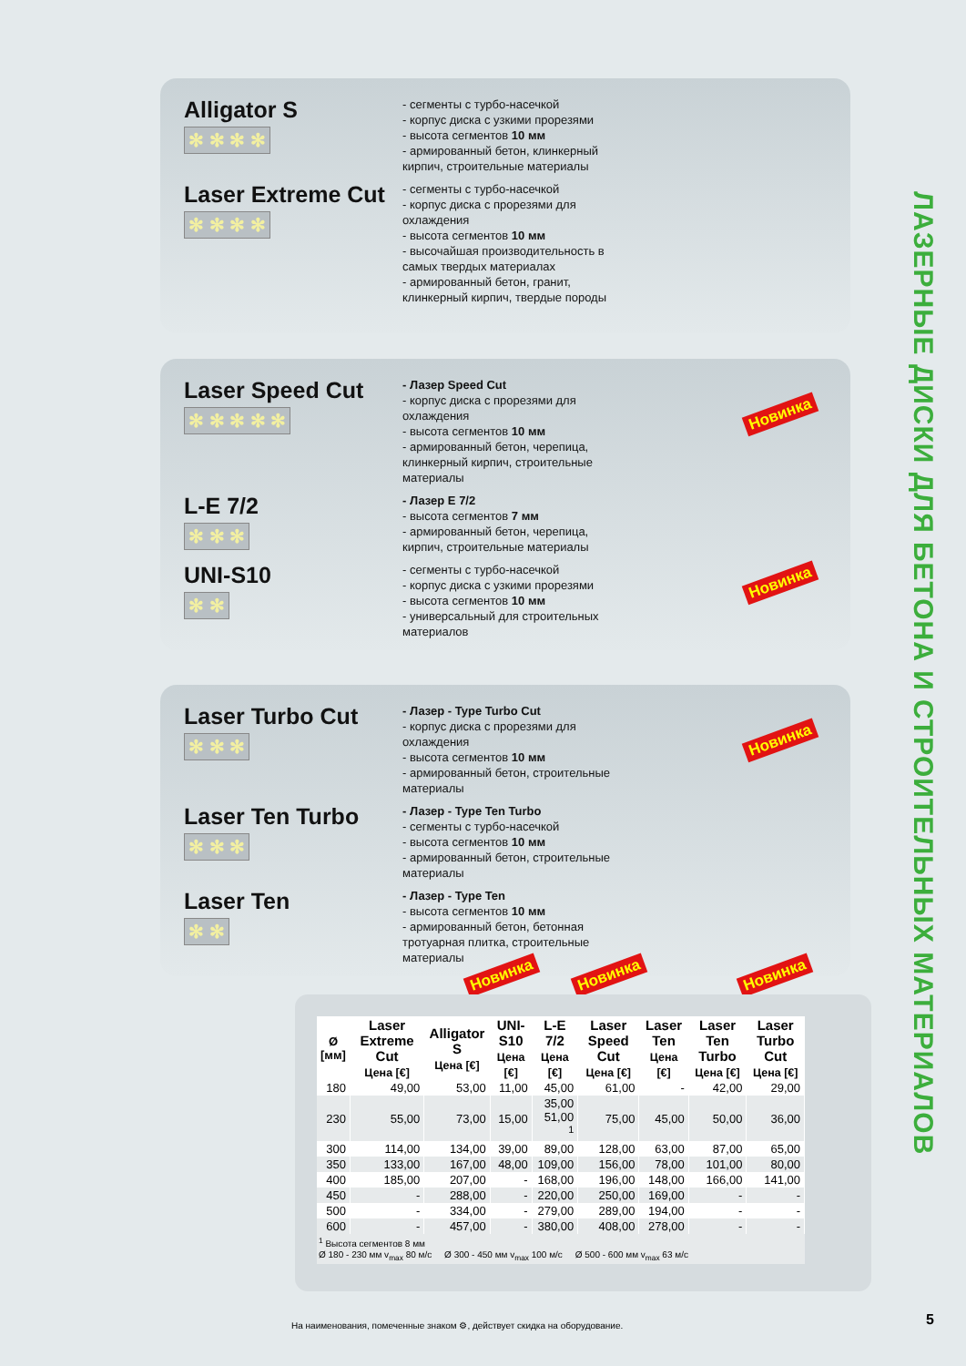ЛАЗЕРНЫЕ ДИСКИ ДЛЯ БЕТОНА И СТРОИТЕЛЬНЫХ МАТЕРИАЛОВ
Alligator S
✻ ✻ ✻ ✻
- сегменты с турбо-насечкой
- корпус диска с узкими прорезями
- высота сегментов 10 мм
- армированный бетон, клинкерный кирпич, строительные материалы
Laser Extreme Cut
✻ ✻ ✻ ✻
- сегменты с турбо-насечкой
- корпус диска с прорезями для охлаждения
- высота сегментов 10 мм
- высочайшая производительность в самых твердых материалах
- армированный бетон, гранит, клинкерный кирпич, твердые породы
Laser Speed Cut
✻ ✻ ✻ ✻ ✻
- Лазер Speed Cut
- корпус диска с прорезями для охлаждения
- высота сегментов 10 мм
- армированный бетон, черепица, клинкерный кирпич, строительные материалы
L-E 7/2
✻ ✻ ✻
- Лазер E 7/2
- высота сегментов 7 мм
- армированный бетон, черепица, кирпич, строительные материалы
UNI-S10
✻ ✻
- сегменты с турбо-насечкой
- корпус диска с узкими прорезями
- высота сегментов 10 мм
- универсальный для строительных материалов
Новинка
Новинка
Laser Turbo Cut
✻ ✻ ✻
- Лазер - Type Turbo Cut
- корпус диска с прорезями для охлаждения
- высота сегментов 10 мм
- армированный бетон, строительные материалы
Laser Ten Turbo
✻ ✻ ✻
- Лазер - Type Ten Turbo
- сегменты с турбо-насечкой
- высота сегментов 10 мм
- армированный бетон, строительные материалы
Laser Ten
✻ ✻
- Лазер - Type Ten
- высота сегментов 10 мм
- армированный бетон, бетонная тротуарная плитка, строительные материалы
Новинка
Новинка Новинка Новинка
| Ø [мм] | Laser Extreme Cut Цена [€] | Alligator S Цена [€] | UNI-S10 Цена [€] | L-E 7/2 Цена [€] | Laser Speed Cut Цена [€] | Laser Ten Цена [€] | Laser Ten Turbo Цена [€] | Laser Turbo Cut Цена [€] |
| --- | --- | --- | --- | --- | --- | --- | --- | --- |
| 180 | 49,00 | 53,00 | 11,00 | 45,00 | 61,00 | - | 42,00 | 29,00 |
| 230 | 55,00 | 73,00 | 15,00 | 35,00 51,00 <sup>1</sup> | 75,00 | 45,00 | 50,00 | 36,00 |
| 300 | 114,00 | 134,00 | 39,00 | 89,00 | 128,00 | 63,00 | 87,00 | 65,00 |
| 350 | 133,00 | 167,00 | 48,00 | 109,00 | 156,00 | 78,00 | 101,00 | 80,00 |
| 400 | 185,00 | 207,00 | - | 168,00 | 196,00 | 148,00 | 166,00 | 141,00 |
| 450 | - | 288,00 | - | 220,00 | 250,00 | 169,00 | - | - |
| 500 | - | 334,00 | - | 279,00 | 289,00 | 194,00 | - | - |
| 600 | - | 457,00 | - | 380,00 | 408,00 | 278,00 | - | - |
<sup>1</sup> Высота сегментов 8 мм
Ø 180 - 230 мм v<sub>max</sub> 80 м/с Ø 300 - 450 мм v<sub>max</sub> 100 м/с Ø 500 - 600 мм v<sub>max</sub> 63 м/с
На наименования, помеченные знаком ⚙, действует скидка на оборудование.
5